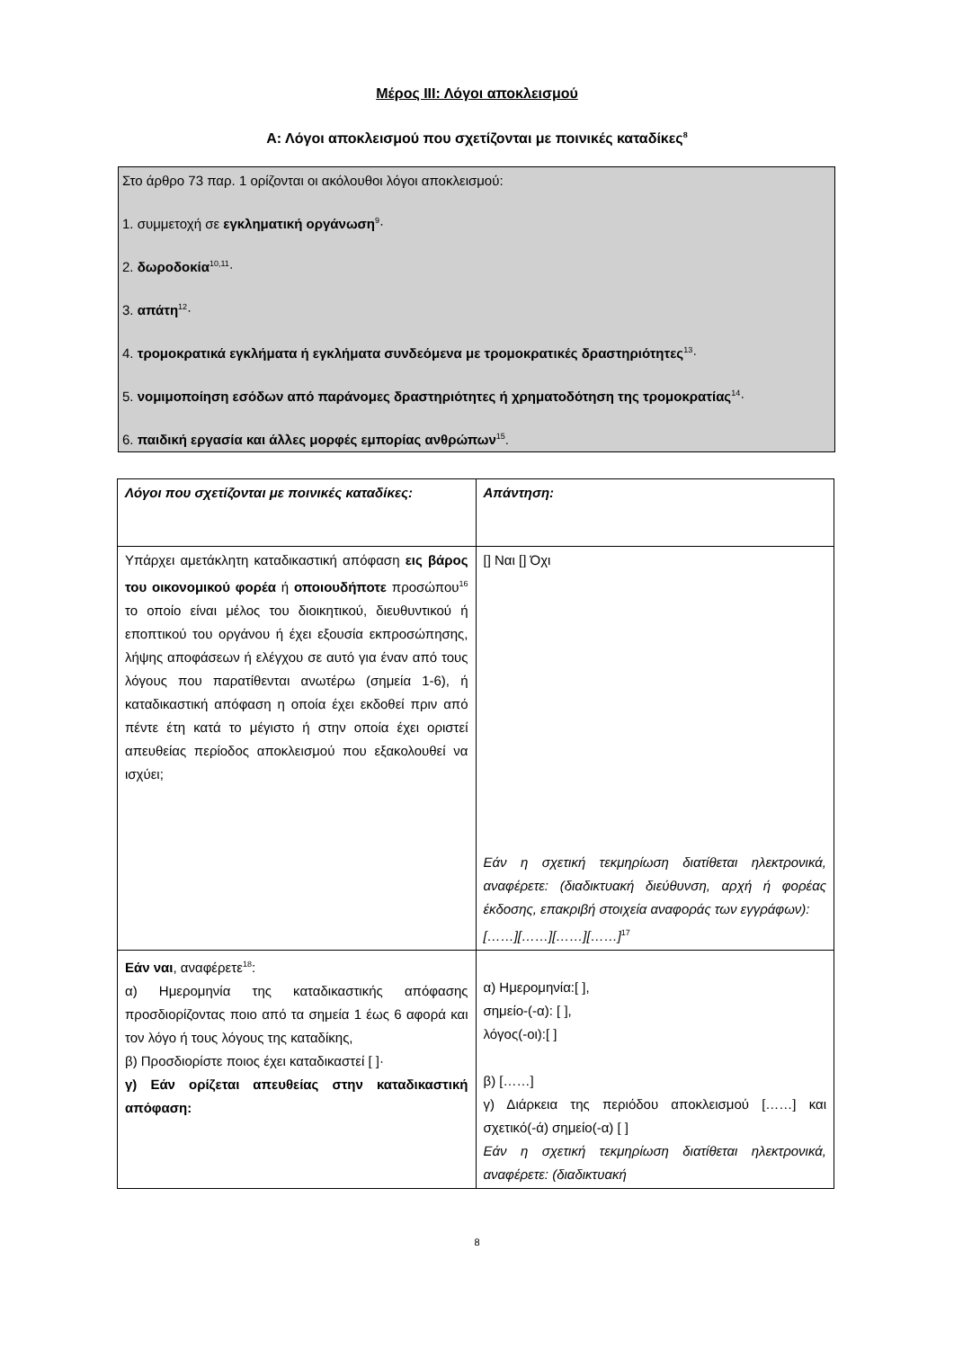Μέρος ΙΙΙ: Λόγοι αποκλεισμού
Α: Λόγοι αποκλεισμού που σχετίζονται με ποινικές καταδίκες<sup>8</sup>
Στο άρθρο 73 παρ. 1 ορίζονται οι ακόλουθοι λόγοι αποκλεισμού:
1. συμμετοχή σε εγκληματική οργάνωση<sup>9</sup>·
2. δωροδοκία<sup>10,11</sup>·
3. απάτη<sup>12</sup>·
4. τρομοκρατικά εγκλήματα ή εγκλήματα συνδεόμενα με τρομοκρατικές δραστηριότητες<sup>13</sup>·
5. νομιμοποίηση εσόδων από παράνομες δραστηριότητες ή χρηματοδότηση της τρομοκρατίας<sup>14</sup>·
6. παιδική εργασία και άλλες μορφές εμπορίας ανθρώπων<sup>15</sup>.
| Λόγοι που σχετίζονται με ποινικές καταδίκες: | Απάντηση: |
| Υπάρχει αμετάκλητη καταδικαστική απόφαση εις βάρος του οικονομικού φορέα ή οποιουδήποτε προσώπου<sup>16</sup> το οποίο είναι μέλος του διοικητικού, διευθυντικού ή εποπτικού του οργάνου ή έχει εξουσία εκπροσώπησης, λήψης αποφάσεων ή ελέγχου σε αυτό για έναν από τους λόγους που παρατίθενται ανωτέρω (σημεία 1-6), ή καταδικαστική απόφαση η οποία έχει εκδοθεί πριν από πέντε έτη κατά το μέγιστο ή στην οποία έχει οριστεί απευθείας περίοδος αποκλεισμού που εξακολουθεί να ισχύει; | [] Ναι [] Όχι Εάν η σχετική τεκμηρίωση διατίθεται ηλεκτρονικά, αναφέρετε: (διαδικτυακή διεύθυνση, αρχή ή φορέας έκδοσης, επακριβή στοιχεία αναφοράς των εγγράφων): [……][……][……][……]<sup>17</sup> |
| Εάν ναι , αναφέρετε<sup>18</sup>: α) Ημερομηνία της καταδικαστικής απόφασης προσδιορίζοντας ποιο από τα σημεία 1 έως 6 αφορά και τον λόγο ή τους λόγους της καταδίκης, β) Προσδιορίστε ποιος έχει καταδικαστεί [ ]· γ) Εάν ορίζεται απευθείας στην καταδικαστική απόφαση: | α) Ημερομηνία:[ ], σημείο-(-α): [ ], λόγος(-οι):[ ] β) [……] γ) Διάρκεια της περιόδου αποκλεισμού [……] και σχετικό(-ά) σημείο(-α) [ ] Εάν η σχετική τεκμηρίωση διατίθεται ηλεκτρονικά, αναφέρετε: (διαδικτυακή |
8